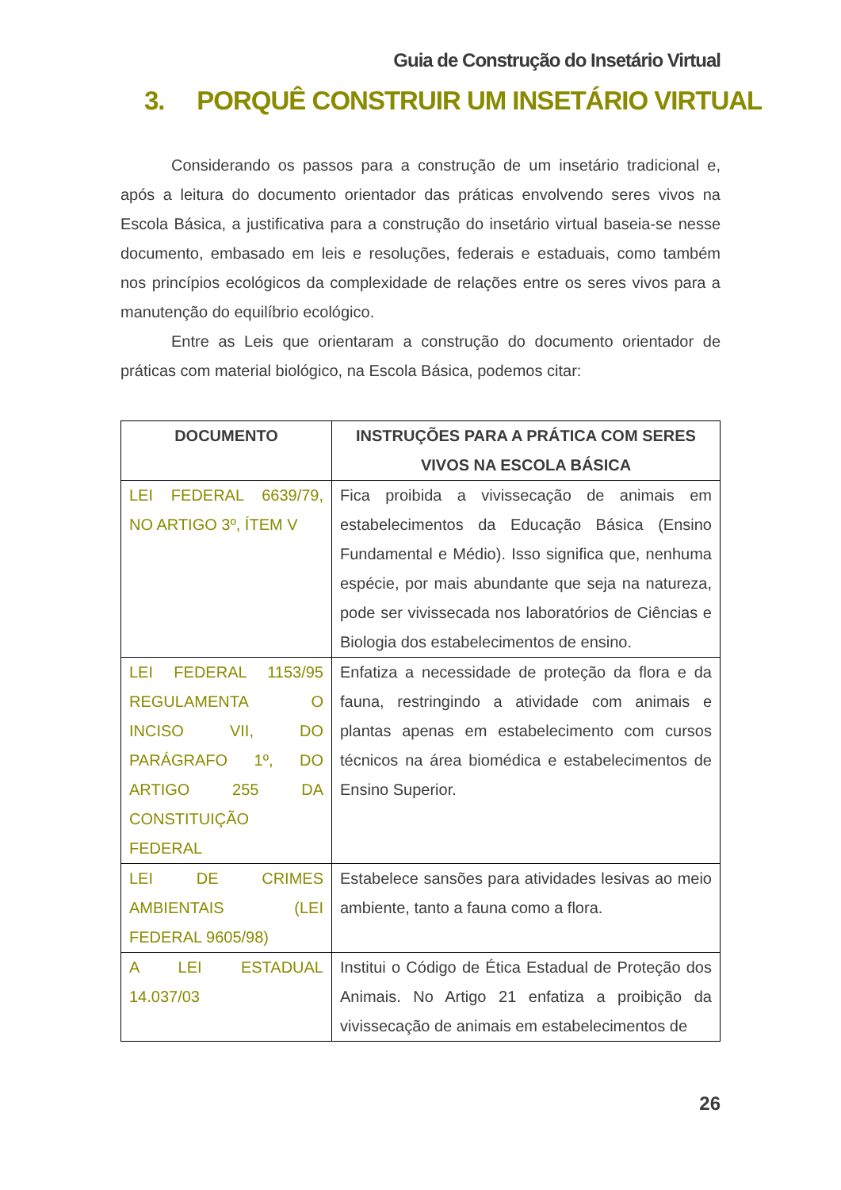Guia de Construção do Insetário Virtual
3. PORQUÊ CONSTRUIR UM INSETÁRIO VIRTUAL
Considerando os passos para a construção de um insetário tradicional e, após a leitura do documento orientador das práticas envolvendo seres vivos na Escola Básica, a justificativa para a construção do insetário virtual baseia-se nesse documento, embasado em leis e resoluções, federais e estaduais, como também nos princípios ecológicos da complexidade de relações entre os seres vivos para a manutenção do equilíbrio ecológico.
Entre as Leis que orientaram a construção do documento orientador de práticas com material biológico, na Escola Básica, podemos citar:
| DOCUMENTO | INSTRUÇÕES PARA A PRÁTICA COM SERES VIVOS NA ESCOLA BÁSICA |
| --- | --- |
| LEI FEDERAL 6639/79, NO ARTIGO 3º, ÍTEM V | Fica proibida a vivissecação de animais em estabelecimentos da Educação Básica (Ensino Fundamental e Médio). Isso significa que, nenhuma espécie, por mais abundante que seja na natureza, pode ser vivissecada nos laboratórios de Ciências e Biologia dos estabelecimentos de ensino. |
| LEI FEDERAL 1153/95 REGULAMENTA O INCISO VII, DO PARÁGRAFO 1º, DO ARTIGO 255 DA CONSTITUIÇÃO FEDERAL | Enfatiza a necessidade de proteção da flora e da fauna, restringindo a atividade com animais e plantas apenas em estabelecimento com cursos técnicos na área biomédica e estabelecimentos de Ensino Superior. |
| LEI DE CRIMES AMBIENTAIS (LEI FEDERAL 9605/98) | Estabelece sansões para atividades lesivas ao meio ambiente, tanto a fauna como a flora. |
| A LEI ESTADUAL 14.037/03 | Institui o Código de Ética Estadual de Proteção dos Animais. No Artigo 21 enfatiza a proibição da vivissecação de animais em estabelecimentos de |
26